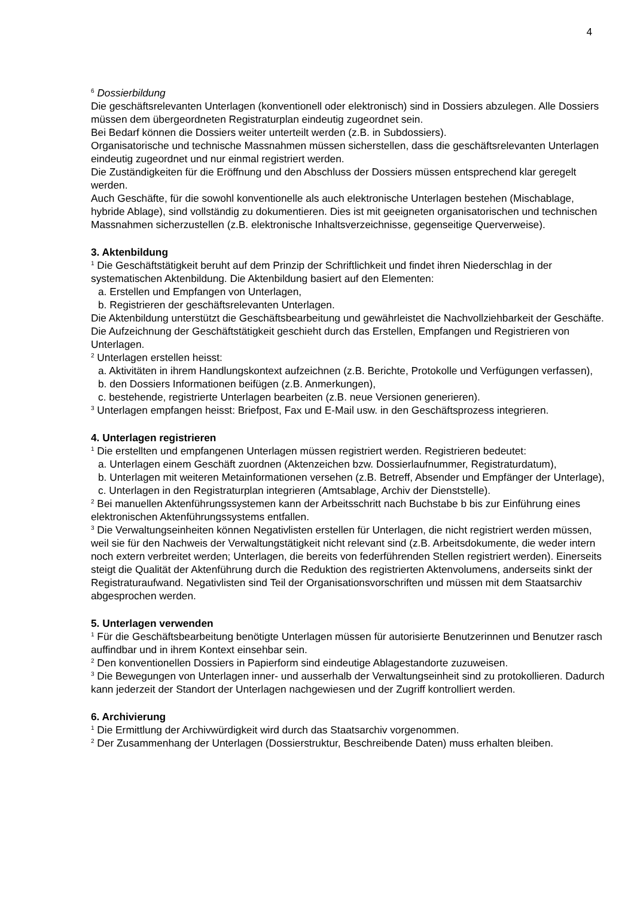4
<sup>6</sup> Dossierbildung
Die geschäftsrelevanten Unterlagen (konventionell oder elektronisch) sind in Dossiers abzulegen. Alle Dossiers müssen dem übergeordneten Registraturplan eindeutig zugeordnet sein.
Bei Bedarf können die Dossiers weiter unterteilt werden (z.B. in Subdossiers).
Organisatorische und technische Massnahmen müssen sicherstellen, dass die geschäftsrelevanten Unterlagen eindeutig zugeordnet und nur einmal registriert werden.
Die Zuständigkeiten für die Eröffnung und den Abschluss der Dossiers müssen entsprechend klar geregelt werden.
Auch Geschäfte, für die sowohl konventionelle als auch elektronische Unterlagen bestehen (Mischablage, hybride Ablage), sind vollständig zu dokumentieren. Dies ist mit geeigneten organisatorischen und technischen Massnahmen sicherzustellen (z.B. elektronische Inhaltsverzeichnisse, gegenseitige Querverweise).
3. Aktenbildung
<sup>1</sup> Die Geschäftstätigkeit beruht auf dem Prinzip der Schriftlichkeit und findet ihren Niederschlag in der systematischen Aktenbildung. Die Aktenbildung basiert auf den Elementen:
a. Erstellen und Empfangen von Unterlagen,
b. Registrieren der geschäftsrelevanten Unterlagen.
Die Aktenbildung unterstützt die Geschäftsbearbeitung und gewährleistet die Nachvollziehbarkeit der Geschäfte. Die Aufzeichnung der Geschäftstätigkeit geschieht durch das Erstellen, Empfangen und Registrieren von Unterlagen.
<sup>2</sup> Unterlagen erstellen heisst:
a. Aktivitäten in ihrem Handlungskontext aufzeichnen (z.B. Berichte, Protokolle und Verfügungen verfassen),
b. den Dossiers Informationen beifügen (z.B. Anmerkungen),
c. bestehende, registrierte Unterlagen bearbeiten (z.B. neue Versionen generieren).
<sup>3</sup> Unterlagen empfangen heisst: Briefpost, Fax und E-Mail usw. in den Geschäftsprozess integrieren.
4. Unterlagen registrieren
<sup>1</sup> Die erstellten und empfangenen Unterlagen müssen registriert werden. Registrieren bedeutet:
a. Unterlagen einem Geschäft zuordnen (Aktenzeichen bzw. Dossierlaufnummer, Registraturdatum),
b. Unterlagen mit weiteren Metainformationen versehen (z.B. Betreff, Absender und Empfänger der Unterlage),
c. Unterlagen in den Registraturplan integrieren (Amtsablage, Archiv der Dienststelle).
<sup>2</sup> Bei manuellen Aktenführungssystemen kann der Arbeitsschritt nach Buchstabe b bis zur Einführung eines elektronischen Aktenführungssystems entfallen.
<sup>3</sup> Die Verwaltungseinheiten können Negativlisten erstellen für Unterlagen, die nicht registriert werden müssen, weil sie für den Nachweis der Verwaltungstätigkeit nicht relevant sind (z.B. Arbeitsdokumente, die weder intern noch extern verbreitet werden; Unterlagen, die bereits von federführenden Stellen registriert werden). Einerseits steigt die Qualität der Aktenführung durch die Reduktion des registrierten Aktenvolumens, anderseits sinkt der Registraturaufwand. Negativlisten sind Teil der Organisationsvorschriften und müssen mit dem Staatsarchiv abgesprochen werden.
5. Unterlagen verwenden
<sup>1</sup> Für die Geschäftsbearbeitung benötigte Unterlagen müssen für autorisierte Benutzerinnen und Benutzer rasch auffindbar und in ihrem Kontext einsehbar sein.
<sup>2</sup> Den konventionellen Dossiers in Papierform sind eindeutige Ablagestandorte zuzuweisen.
<sup>3</sup> Die Bewegungen von Unterlagen inner- und ausserhalb der Verwaltungseinheit sind zu protokollieren. Dadurch kann jederzeit der Standort der Unterlagen nachgewiesen und der Zugriff kontrolliert werden.
6. Archivierung
<sup>1</sup> Die Ermittlung der Archivwürdigkeit wird durch das Staatsarchiv vorgenommen.
<sup>2</sup> Der Zusammenhang der Unterlagen (Dossierstruktur, Beschreibende Daten) muss erhalten bleiben.